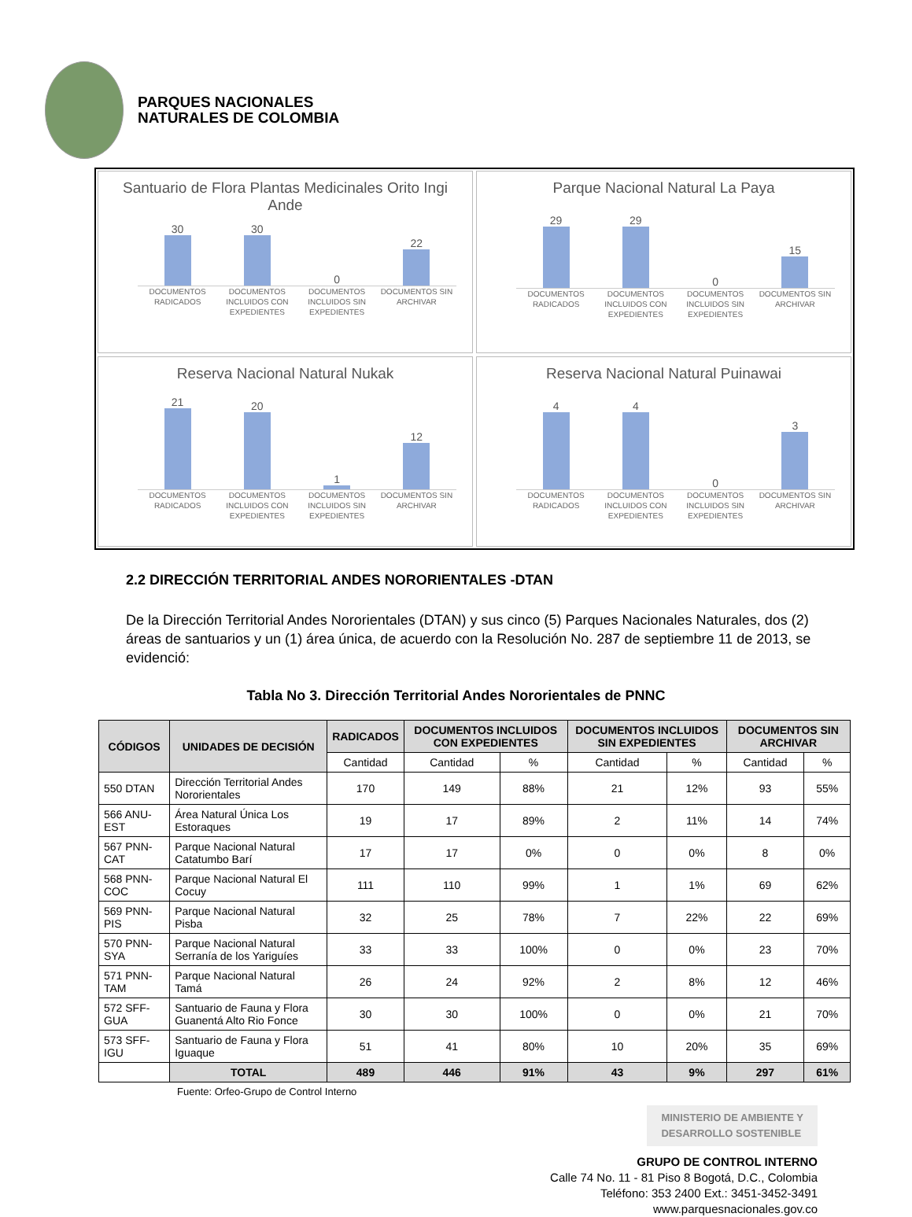PARQUES NACIONALES
NATURALES DE COLOMBIA
Santuario de Flora Plantas Medicinales Orito Ingi Ande
30
30
0
22
DOCUMENTOS RADICADOS DOCUMENTOS INCLUIDOS CON EXPEDIENTES DOCUMENTOS INCLUIDOS SIN EXPEDIENTES DOCUMENTOS SIN ARCHIVAR
Parque Nacional Natural La Paya
29
29
0
15
DOCUMENTOS RADICADOS DOCUMENTOS INCLUIDOS CON EXPEDIENTES DOCUMENTOS INCLUIDOS SIN EXPEDIENTES DOCUMENTOS SIN ARCHIVAR
Reserva Nacional Natural Nukak
21
20
1
12
DOCUMENTOS RADICADOS DOCUMENTOS INCLUIDOS CON EXPEDIENTES DOCUMENTOS INCLUIDOS SIN EXPEDIENTES DOCUMENTOS SIN ARCHIVAR
Reserva Nacional Natural Puinawai
4
4
0
3
DOCUMENTOS RADICADOS DOCUMENTOS INCLUIDOS CON EXPEDIENTES DOCUMENTOS INCLUIDOS SIN EXPEDIENTES DOCUMENTOS SIN ARCHIVAR
2.2 DIRECCIÓN TERRITORIAL ANDES NORORIENTALES -DTAN
De la Dirección Territorial Andes Nororientales (DTAN) y sus cinco (5) Parques Nacionales Naturales, dos (2) áreas de santuarios y un (1) área única, de acuerdo con la Resolución No. 287 de septiembre 11 de 2013, se evidenció:
Tabla No 3. Dirección Territorial Andes Nororientales de PNNC
| CÓDIGOS | UNIDADES DE DECISIÓN | RADICADOS | DOCUMENTOS INCLUIDOS CON EXPEDIENTES | | DOCUMENTOS INCLUIDOS SIN EXPEDIENTES | | DOCUMENTOS SIN ARCHIVAR | |
| --- | --- | --- | --- | --- | --- | --- | --- | --- |
| | | Cantidad | Cantidad | % | Cantidad | % | Cantidad | % |
| 550 DTAN | Dirección Territorial Andes Nororientales | 170 | 149 | 88% | 21 | 12% | 93 | 55% |
| 566 ANU-EST | Área Natural Única Los Estoraques | 19 | 17 | 89% | 2 | 11% | 14 | 74% |
| 567 PNN-CAT | Parque Nacional Natural Catatumbo Barí | 17 | 17 | 0% | 0 | 0% | 8 | 0% |
| 568 PNN-COC | Parque Nacional Natural El Cocuy | 111 | 110 | 99% | 1 | 1% | 69 | 62% |
| 569 PNN-PIS | Parque Nacional Natural Pisba | 32 | 25 | 78% | 7 | 22% | 22 | 69% |
| 570 PNN-SYA | Parque Nacional Natural Serranía de los Yariguíes | 33 | 33 | 100% | 0 | 0% | 23 | 70% |
| 571 PNN-TAM | Parque Nacional Natural Tamá | 26 | 24 | 92% | 2 | 8% | 12 | 46% |
| 572 SFF-GUA | Santuario de Fauna y Flora Guanentá Alto Rio Fonce | 30 | 30 | 100% | 0 | 0% | 21 | 70% |
| 573 SFF-IGU | Santuario de Fauna y Flora Iguaque | 51 | 41 | 80% | 10 | 20% | 35 | 69% |
| | TOTAL | 489 | 446 | 91% | 43 | 9% | 297 | 61% |
Fuente: Orfeo-Grupo de Control Interno
MINISTERIO DE AMBIENTE Y
DESARROLLO SOSTENIBLE
GRUPO DE CONTROL INTERNO
Calle 74 No. 11 - 81 Piso 8 Bogotá, D.C., Colombia
Teléfono: 353 2400 Ext.: 3451-3452-3491
www.parquesnacionales.gov.co